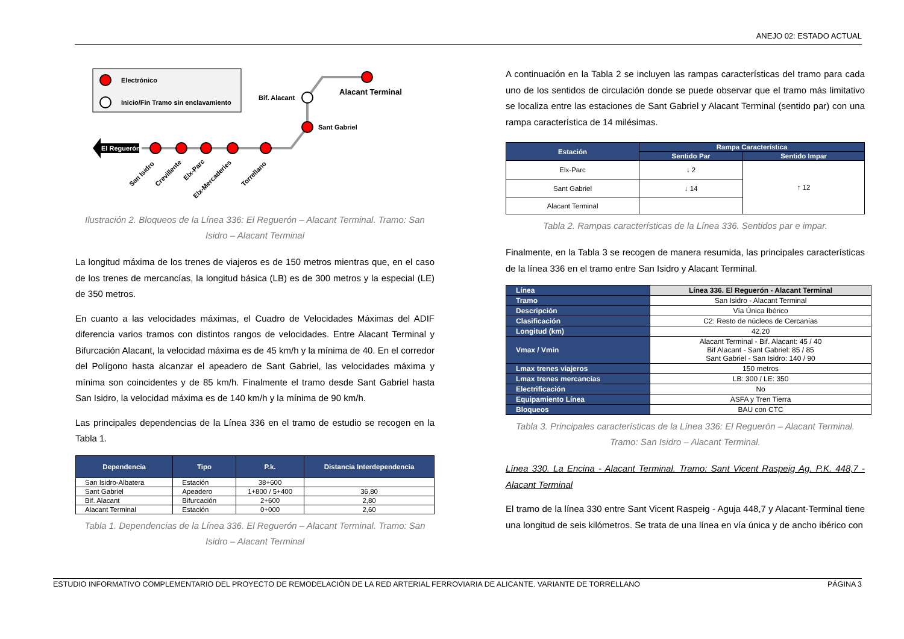ANEJO 02: ESTADO ACTUAL
Electrónico
Inicio/Fin Tramo sin enclavamiento
El Reguerón
Bif. Alacant
Alacant Terminal
Sant Gabriel
San Isidro
Crevillente
Elx-Parc
Elx-Mercaderies
Torrellano
Ilustración 2. Bloqueos de la Línea 336: El Reguerón – Alacant Terminal. Tramo: San Isidro – Alacant Terminal
La longitud máxima de los trenes de viajeros es de 150 metros mientras que, en el caso de los trenes de mercancías, la longitud básica (LB) es de 300 metros y la especial (LE) de 350 metros.
En cuanto a las velocidades máximas, el Cuadro de Velocidades Máximas del ADIF diferencia varios tramos con distintos rangos de velocidades. Entre Alacant Terminal y Bifurcación Alacant, la velocidad máxima es de 45 km/h y la mínima de 40. En el corredor del Polígono hasta alcanzar el apeadero de Sant Gabriel, las velocidades máxima y mínima son coincidentes y de 85 km/h. Finalmente el tramo desde Sant Gabriel hasta San Isidro, la velocidad máxima es de 140 km/h y la mínima de 90 km/h.
Las principales dependencias de la Línea 336 en el tramo de estudio se recogen en la Tabla 1.
| Dependencia | Tipo | P.k. | Distancia Interdependencia |
| --- | --- | --- | --- |
| San Isidro-Albatera | Estación | 38+600 | |
| Sant Gabriel | Apeadero | 1+800 / 5+400 | 36,80 |
| Bif. Alacant | Bifurcación | 2+600 | 2,80 |
| Alacant Terminal | Estación | 0+000 | 2,60 |
Tabla 1. Dependencias de la Línea 336. El Reguerón – Alacant Terminal. Tramo: San Isidro – Alacant Terminal
A continuación en la Tabla 2 se incluyen las rampas características del tramo para cada uno de los sentidos de circulación donde se puede observar que el tramo más limitativo se localiza entre las estaciones de Sant Gabriel y Alacant Terminal (sentido par) con una rampa característica de 14 milésimas.
| Estación | Rampa Característica | |
| --- | --- | --- |
| | Sentido Par | Sentido Impar |
| Elx-Parc | ↓ 2 | ↑ 12 |
| Sant Gabriel | ↓ 14 | |
| Alacant Terminal | | |
Tabla 2. Rampas características de la Línea 336. Sentidos par e impar.
Finalmente, en la Tabla 3 se recogen de manera resumida, las principales características de la línea 336 en el tramo entre San Isidro y Alacant Terminal.
| Línea | Línea 336. El Reguerón - Alacant Terminal |
| Tramo | San Isidro - Alacant Terminal |
| Descripción | Vía Única Ibérico |
| Clasificación | C2: Resto de núcleos de Cercanías |
| Longitud (km) | 42,20 |
| Vmax / Vmin | Alacant Terminal - Bif. Alacant: 45 / 40 Bif Alacant - Sant Gabriel: 85 / 85 Sant Gabriel - San Isidro: 140 / 90 |
| Lmax trenes viajeros | 150 metros |
| Lmax trenes mercancías | LB: 300 / LE: 350 |
| Electrificación | No |
| Equipamiento Línea | ASFA y Tren Tierra |
| Bloqueos | BAU con CTC |
Tabla 3. Principales características de la Línea 336: El Reguerón – Alacant Terminal. Tramo: San Isidro – Alacant Terminal.
Línea 330. La Encina - Alacant Terminal. Tramo: Sant Vicent Raspeig Ag. P.K. 448,7 - Alacant Terminal
El tramo de la línea 330 entre Sant Vicent Raspeig - Aguja 448,7 y Alacant-Terminal tiene una longitud de seis kilómetros. Se trata de una línea en vía única y de ancho ibérico con
ESTUDIO INFORMATIVO COMPLEMENTARIO DEL PROYECTO DE REMODELACIÓN DE LA RED ARTERIAL FERROVIARIA DE ALICANTE. VARIANTE DE TORRELLANO PÁGINA 3